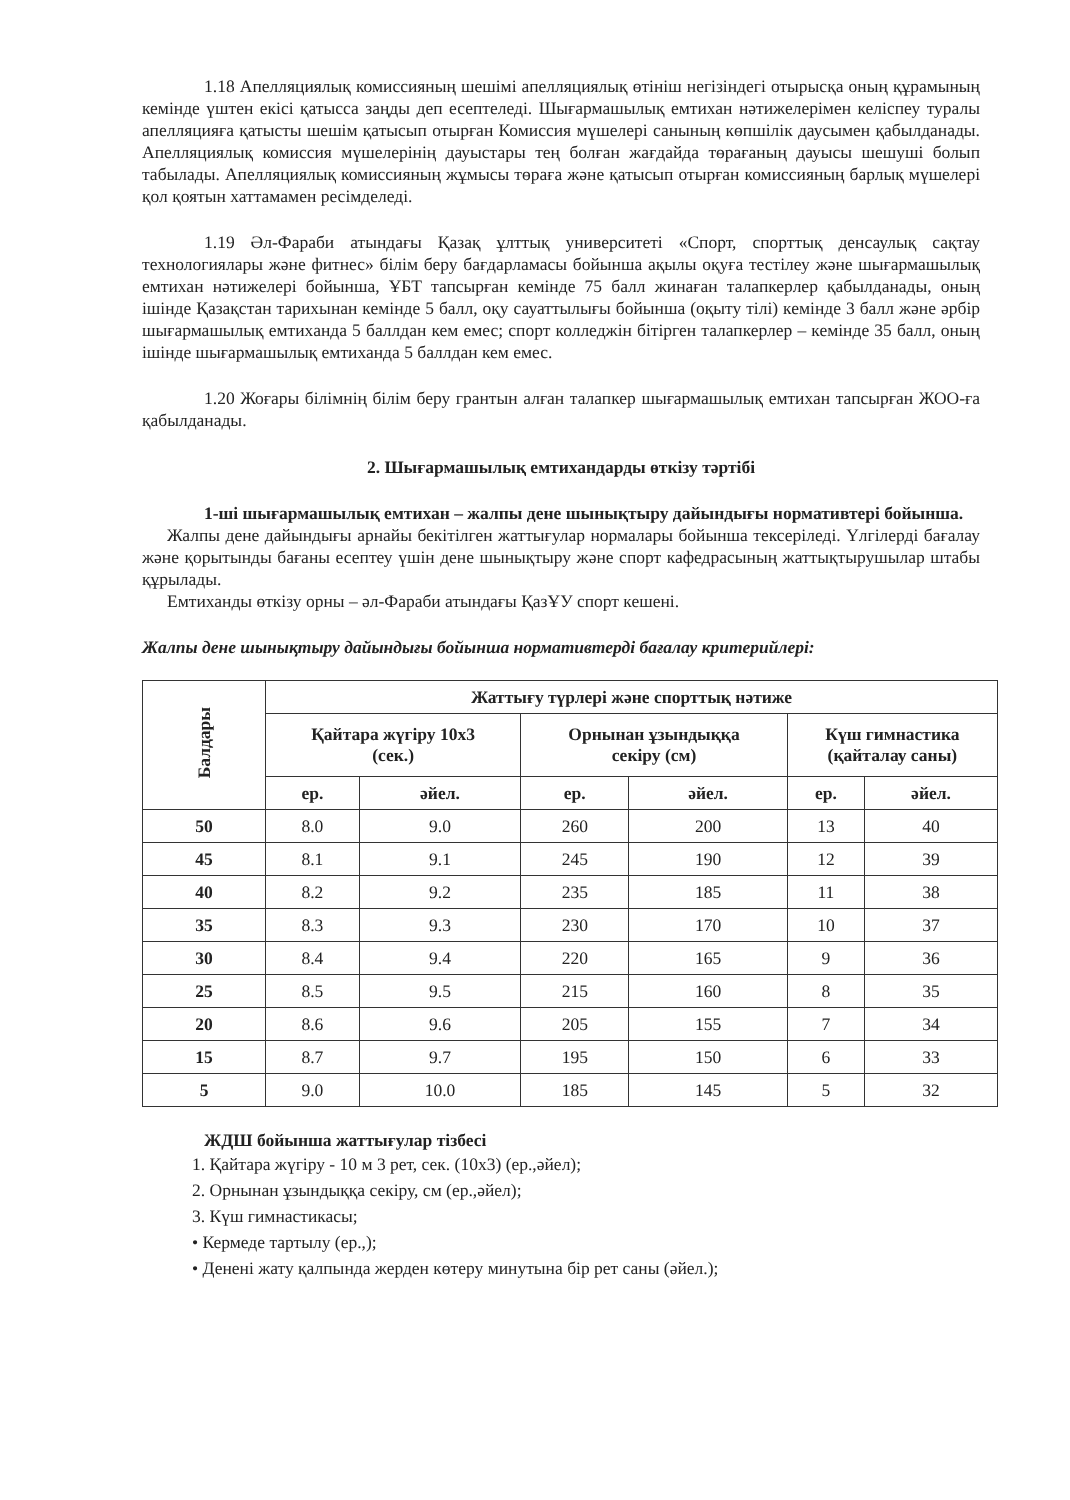1.18 Апелляциялық комиссияның шешімі апелляциялық өтініш негізіндегі отырысқа оның құрамының кемінде үштен екісі қатысса заңды деп есептеледі. Шығармашылық емтихан нәтижелерімен келіспеу туралы апелляцияға қатысты шешім қатысып отырған Комиссия мүшелері санының көпшілік даусымен қабылданады. Апелляциялық комиссия мүшелерінің дауыстары тең болған жағдайда төрағаның дауысы шешуші болып табылады. Апелляциялық комиссияның жұмысы төраға және қатысып отырған комиссияның барлық мүшелері қол қоятын хаттамамен ресімделеді.
1.19 Әл-Фараби атындағы Қазақ ұлттық университеті «Спорт, спорттық денсаулық сақтау технологиялары және фитнес» білім беру бағдарламасы бойынша ақылы оқуға тестілеу және шығармашылық емтихан нәтижелері бойынша, ҰБТ тапсырған кемінде 75 балл жинаған талапкерлер қабылданады, оның ішінде Қазақстан тарихынан кемінде 5 балл, оқу сауаттылығы бойынша (оқыту тілі) кемінде 3 балл және әрбір шығармашылық емтиханда 5 баллдан кем емес; спорт колледжін бітірген талапкерлер – кемінде 35 балл, оның ішінде шығармашылық емтиханда 5 баллдан кем емес.
1.20 Жоғары білімнің білім беру грантын алған талапкер шығармашылық емтихан тапсырған ЖОО-ға қабылданады.
2. Шығармашылық емтихандарды өткізу тәртібі
1-ші шығармашылық емтихан – жалпы дене шынықтыру дайындығы нормативтері бойынша.
Жалпы дене дайындығы арнайы бекітілген жаттығулар нормалары бойынша тексеріледі. Үлгілерді бағалау және қорытынды бағаны есептеу үшін дене шынықтыру және спорт кафедрасының жаттықтырушылар штабы құрылады.
Емтиханды өткізу орны – әл-Фараби атындағы ҚазҰУ спорт кешені.
Жалпы дене шынықтыру дайындығы бойынша нормативтерді бағалау критерийлері:
| Балдары | Жаттығу түрлері және спорттық нәтиже | | | | | |
| --- | --- | --- | --- | --- | --- | --- |
| | Қайтара жүгіру 10х3 (сек.) | | Орнынан ұзындыққа секіру (см) | | Күш гимнастика (қайталау саны) | |
| | ер. | әйел. | ер. | әйел. | ер. | әйел. |
| 50 | 8.0 | 9.0 | 260 | 200 | 13 | 40 |
| 45 | 8.1 | 9.1 | 245 | 190 | 12 | 39 |
| 40 | 8.2 | 9.2 | 235 | 185 | 11 | 38 |
| 35 | 8.3 | 9.3 | 230 | 170 | 10 | 37 |
| 30 | 8.4 | 9.4 | 220 | 165 | 9 | 36 |
| 25 | 8.5 | 9.5 | 215 | 160 | 8 | 35 |
| 20 | 8.6 | 9.6 | 205 | 155 | 7 | 34 |
| 15 | 8.7 | 9.7 | 195 | 150 | 6 | 33 |
| 5 | 9.0 | 10.0 | 185 | 145 | 5 | 32 |
ЖДШ бойынша жаттығулар тізбесі
1. Қайтара жүгіру - 10 м 3 рет, сек. (10х3) (ер.,әйел);
2. Орнынан ұзындыққа секіру, см (ер.,әйел);
3. Күш гимнастикасы;
• Кермеде тартылу (ер.,);
• Денені жату қалпында жерден көтеру минутына бір рет саны (әйел.);